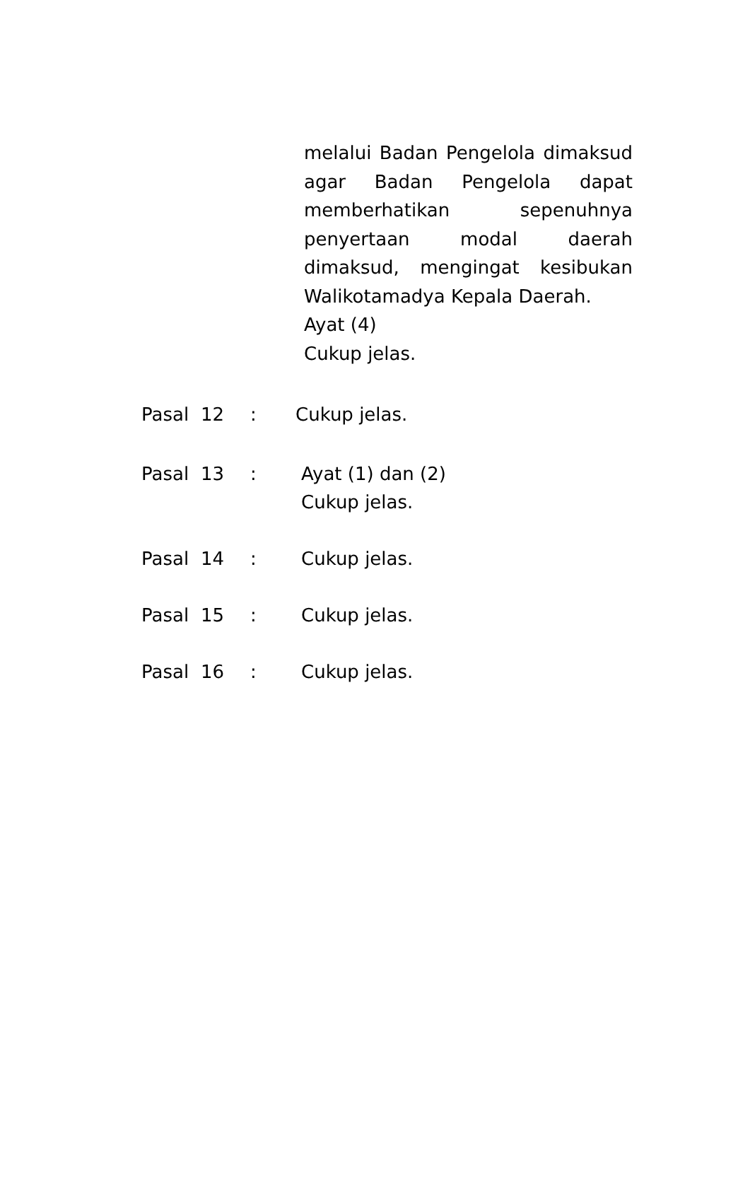melalui Badan Pengelola dimaksud agar Badan Pengelola dapat memberhatikan sepenuhnya penyertaan modal daerah dimaksud, mengingat kesibukan
Walikotamadya Kepala Daerah.
Ayat (4)
Cukup jelas.
Pasal 12: Cukup jelas.
Pasal 13: Ayat (1) dan (2)
Cukup jelas.
Pasal 14: Cukup jelas.
Pasal 15: Cukup jelas.
Pasal 16: Cukup jelas.